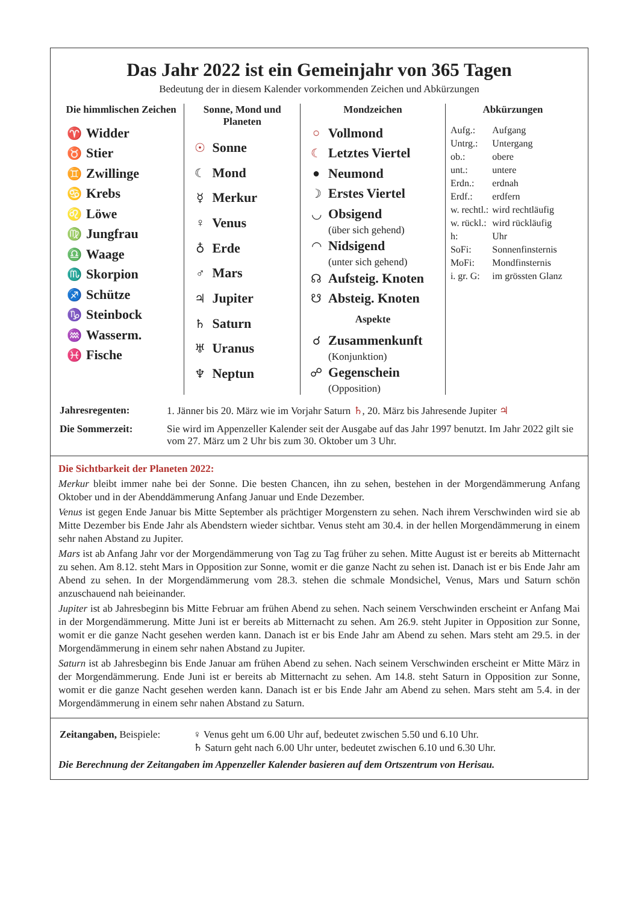Das Jahr 2022 ist ein Gemeinjahr von 365 Tagen
Bedeutung der in diesem Kalender vorkommenden Zeichen und Abkürzungen
Die himmlischen Zeichen
♈ Widder
♉ Stier
♊ Zwillinge
♋ Krebs
♌ Löwe
♍ Jungfrau
♎ Waage
♏ Skorpion
♐ Schütze
♑ Steinbock
♒ Wasserm.
♓ Fische
Sonne, Mond und Planeten
☉ Sonne
☾ Mond
☿ Merkur
♀ Venus
♁ Erde
♂ Mars
♃ Jupiter
♄ Saturn
♅ Uranus
♆ Neptun
Mondzeichen
○ Vollmond
☾ Letztes Viertel
● Neumond
☽ Erstes Viertel
◡ Obsigend
(über sich gehend)
◠ Nidsigend
(unter sich gehend)
☊ Aufsteig. Knoten
☋ Absteig. Knoten
Aspekte
☌ Zusammenkunft
(Konjunktion)
☍ Gegenschein
(Opposition)
Abkürzungen
| Aufg.: | Aufgang |
| Untrg.: | Untergang |
| ob.: | obere |
| unt.: | untere |
| Erdn.: | erdnah |
| Erdf.: | erdfern |
| w. rechtl.: | wird rechtläufig |
| w. rückl.: | wird rückläufig |
| h: | Uhr |
| SoFi: | Sonnenfinsternis |
| MoFi: | Mondfinsternis |
| i. gr. G: | im grössten Glanz |
| Jahresregenten: | 1. Jänner bis 20. März wie im Vorjahr Saturn ♄ , 20. März bis Jahresende Jupiter ♃ |
| Die Sommerzeit: | Sie wird im Appenzeller Kalender seit der Ausgabe auf das Jahr 1997 benutzt. Im Jahr 2022 gilt sie vom 27. März um 2 Uhr bis zum 30. Oktober um 3 Uhr. |
Die Sichtbarkeit der Planeten 2022:
Merkur bleibt immer nahe bei der Sonne. Die besten Chancen, ihn zu sehen, bestehen in der Morgendämmerung Anfang Oktober und in der Abenddämmerung Anfang Januar und Ende Dezember.
Venus ist gegen Ende Januar bis Mitte September als prächtiger Morgenstern zu sehen. Nach ihrem Verschwinden wird sie ab Mitte Dezember bis Ende Jahr als Abendstern wieder sichtbar. Venus steht am 30.4. in der hellen Morgendämmerung in einem sehr nahen Abstand zu Jupiter.
Mars ist ab Anfang Jahr vor der Morgendämmerung von Tag zu Tag früher zu sehen. Mitte August ist er bereits ab Mitternacht zu sehen. Am 8.12. steht Mars in Opposition zur Sonne, womit er die ganze Nacht zu sehen ist. Danach ist er bis Ende Jahr am Abend zu sehen. In der Morgendämmerung vom 28.3. stehen die schmale Mondsichel, Venus, Mars und Saturn schön anzuschauend nah beieinander.
Jupiter ist ab Jahresbeginn bis Mitte Februar am frühen Abend zu sehen. Nach seinem Verschwinden erscheint er Anfang Mai in der Morgendämmerung. Mitte Juni ist er bereits ab Mitternacht zu sehen. Am 26.9. steht Jupiter in Opposition zur Sonne, womit er die ganze Nacht gesehen werden kann. Danach ist er bis Ende Jahr am Abend zu sehen. Mars steht am 29.5. in der Morgendämmerung in einem sehr nahen Abstand zu Jupiter.
Saturn ist ab Jahresbeginn bis Ende Januar am frühen Abend zu sehen. Nach seinem Verschwinden erscheint er Mitte März in der Morgendämmerung. Ende Juni ist er bereits ab Mitternacht zu sehen. Am 14.8. steht Saturn in Opposition zur Sonne, womit er die ganze Nacht gesehen werden kann. Danach ist er bis Ende Jahr am Abend zu sehen. Mars steht am 5.4. in der Morgendämmerung in einem sehr nahen Abstand zu Saturn.
| Zeitangaben, Beispiele: | ♀ Venus geht um 6.00 Uhr auf, bedeutet zwischen 5.50 und 6.10 Uhr. ♄ Saturn geht nach 6.00 Uhr unter, bedeutet zwischen 6.10 und 6.30 Uhr. |
Die Berechnung der Zeitangaben im Appenzeller Kalender basieren auf dem Ortszentrum von Herisau.